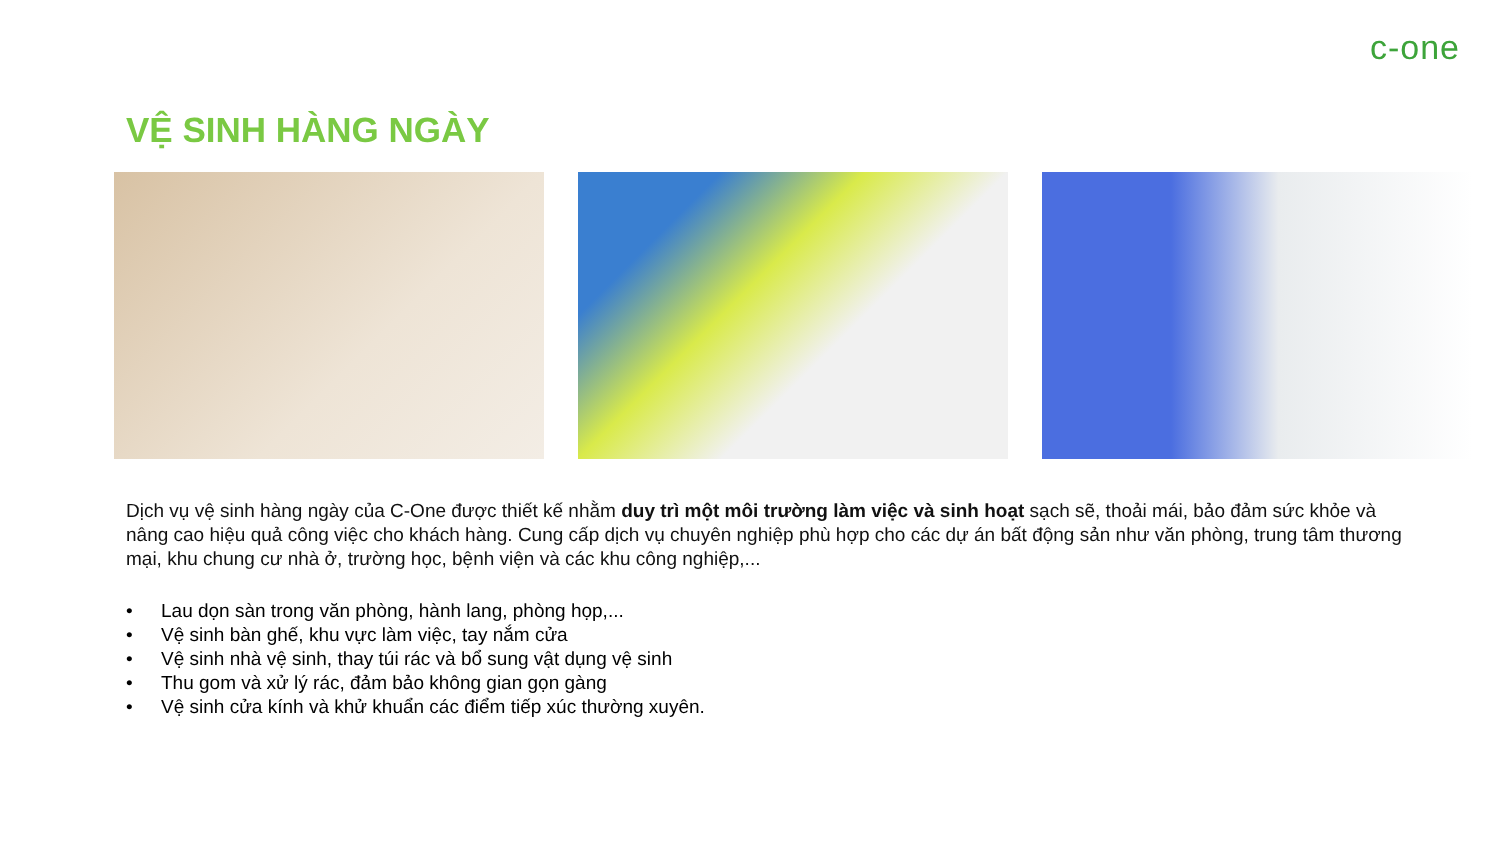c-one
VỆ SINH HÀNG NGÀY
Dịch vụ vệ sinh hàng ngày của C-One được thiết kế nhằm duy trì một môi trường làm việc và sinh hoạt sạch sẽ, thoải mái, bảo đảm sức khỏe và nâng cao hiệu quả công việc cho khách hàng. Cung cấp dịch vụ chuyên nghiệp phù hợp cho các dự án bất động sản như văn phòng, trung tâm thương mại, khu chung cư nhà ở, trường học, bệnh viện và các khu công nghiệp,...
• Lau dọn sàn trong văn phòng, hành lang, phòng họp,...
• Vệ sinh bàn ghế, khu vực làm việc, tay nắm cửa
• Vệ sinh nhà vệ sinh, thay túi rác và bổ sung vật dụng vệ sinh
• Thu gom và xử lý rác, đảm bảo không gian gọn gàng
• Vệ sinh cửa kính và khử khuẩn các điểm tiếp xúc thường xuyên.